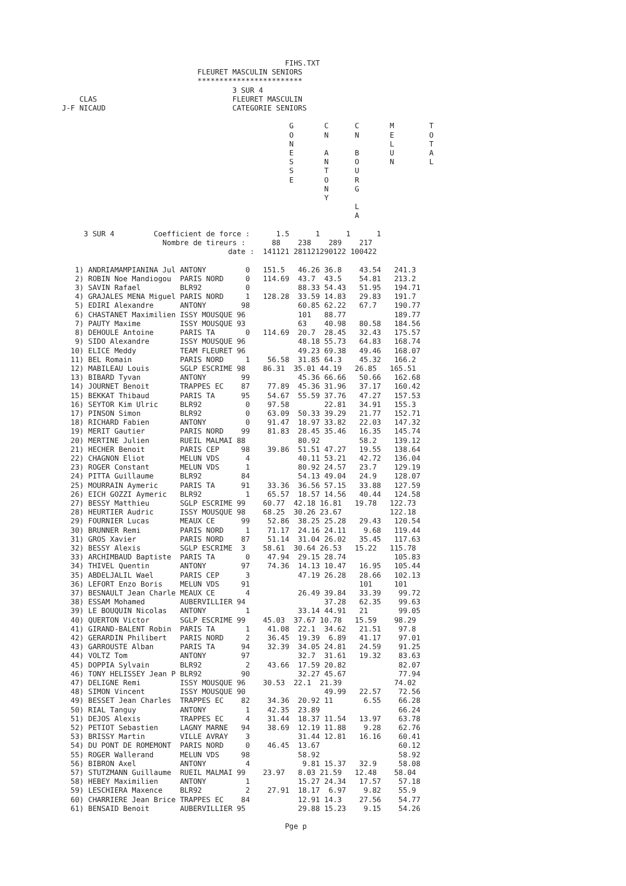FIHS.TXT
                                 FLEURET MASCULIN SENIORS
                                 ************************
                                         3 SUR 4
      CLAS                               FLEURET MASCULIN
  J-F NICAUD                             CATEGORIE SENIORS

                                                      G       C      C       M        T
                                                      O       N      N       E        O
                                                      N                      L        T
                                                      E       A      B       U        A
                                                      S       N      O       N        L
                                                      S       T      U
                                                      E       O      R
                                                              N      G
                                                              Y
                                                                     L
                                                                     A

       3 SUR 4         Coefficient de force :      1.5      1      1      1
                         Nombre de tireurs :      88    238    289    217
                                        date :  141121 281121290122 100422

     1) ANDRIAMAMPIANINA Jul ANTONY         0   151.5   46.26 36.8    43.54   241.3
     2) ROBIN Noe Mandiogou  PARIS NORD     0   114.69  43.7  43.5    54.81   213.2
     3) SAVIN Rafael         BLR92          0           88.33 54.43   51.95   194.71
     4) GRAJALES MENA Miguel PARIS NORD     1   128.28  33.59 14.83   29.83   191.7
     5) EDIRI Alexandre      ANTONY        98           60.85 62.22   67.7    190.77
     6) CHASTANET Maximilien ISSY MOUSQUE 96            101   88.77           189.77
     7) PAUTY Maxime         ISSY MOUSQUE 93            63    40.98   80.58   184.56
     8) DEHOULE Antoine      PARIS TA       0   114.69  20.7  28.45   32.43   175.57
     9) SIDO Alexandre       ISSY MOUSQUE 96            48.18 55.73   64.83   168.74
    10) ELICE Meddy          TEAM FLEURET 96            49.23 69.38   49.46   168.07
    11) BEL Romain           PARIS NORD     1    56.58  31.85 64.3    45.32   166.2
    12) MABILEAU Louis       SGLP ESCRIME 98    86.31  35.01 44.19   26.85   165.51
    13) BIBARD Tyvan         ANTONY        99           45.36 66.66   50.66   162.68
    14) JOURNET Benoit       TRAPPES EC    87    77.89  45.36 31.96   37.17   160.42
    15) BEKKAT Thibaud       PARIS TA      95    54.67  55.59 37.76   47.27   157.53
    16) SEYTOR Kim Ulric     BLR92          0    97.58        22.81   34.91   155.3
    17) PINSON Simon         BLR92          0    63.09  50.33 39.29   21.77   152.71
    18) RICHARD Fabien       ANTONY         0    91.47  18.97 33.82   22.03   147.32
    19) MERIT Gautier        PARIS NORD    99    81.83  28.45 35.46   16.35   145.74
    20) MERTINE Julien       RUEIL MALMAI 88            80.92         58.2    139.12
    21) HECHER Benoit        PARIS CEP     98    39.86  51.51 47.27   19.55   138.64
    22) CHAGNON Eliot        MELUN VDS      4           40.11 53.21   42.72   136.04
    23) ROGER Constant       MELUN VDS      1           80.92 24.57   23.7    129.19
    24) PITTA Guillaume      BLR92         84           54.13 49.04   24.9    128.07
    25) MOURRAIN Aymeric     PARIS TA      91    33.36  36.56 57.15   33.88   127.59
    26) EICH GOZZI Aymeric   BLR92          1    65.57  18.57 14.56   40.44   124.58
    27) BESSY Matthieu       SGLP ESCRIME 99    60.77  42.18 16.81   19.78   122.73
    28) HEURTIER Audric      ISSY MOUSQUE 98    68.25  30.26 23.67           122.18
    29) FOURNIER Lucas       MEAUX CE      99    52.86  38.25 25.28   29.43   120.54
    30) BRUNNER Remi         PARIS NORD     1    71.17  24.16 24.11    9.68   119.44
    31) GROS Xavier          PARIS NORD    87    51.14  31.04 26.02   35.45   117.63
    32) BESSY Alexis         SGLP ESCRIME  3    58.61  30.64 26.53   15.22   115.78
    33) ARCHIMBAUD Baptiste  PARIS TA       0    47.94  29.15 28.74           105.83
    34) THIVEL Quentin       ANTONY        97    74.36  14.13 10.47   16.95   105.44
    35) ABDELJALIL Wael      PARIS CEP      3           47.19 26.28   28.66   102.13
    36) LEFORT Enzo Boris    MELUN VDS     91                         101     101
    37) BESNAULT Jean Charle MEAUX CE       4           26.49 39.84   33.39    99.72
    38) ESSAM Mohamed        AUBERVILLIER 94                  37.28   62.35    99.63
    39) LE BOUQUIN Nicolas   ANTONY         1           33.14 44.91   21       99.05
    40) QUERTON Victor       SGLP ESCRIME 99    45.03  37.67 10.78   15.59    98.29
    41) GIRAND-BALENT Robin  PARIS TA       1    41.08  22.1  34.62   21.51    97.8
    42) GERARDIN Philibert   PARIS NORD     2    36.45  19.39  6.89   41.17    97.01
    43) GARROUSTE Alban      PARIS TA      94    32.39  34.05 24.81   24.59    91.25
    44) VOLTZ Tom            ANTONY        97           32.7  31.61   19.32    83.63
    45) DOPPIA Sylvain       BLR92          2    43.66  17.59 20.82            82.07
    46) TONY HELISSEY Jean P BLR92         90           32.27 45.67            77.94
    47) DELIGNE Remi         ISSY MOUSQUE 96    30.53  22.1  21.39            74.02
    48) SIMON Vincent        ISSY MOUSQUE 90                  49.99   22.57    72.56
    49) BESSET Jean Charles  TRAPPES EC    82    34.36  20.92 11       6.55    66.28
    50) RIAL Tanguy          ANTONY         1    42.35  23.89                  66.24
    51) DEJOS Alexis         TRAPPES EC     4    31.44  18.37 11.54   13.97    63.78
    52) PETIOT Sebastien     LAGNY MARNE   94    38.69  12.19 11.88    9.28    62.76
    53) BRISSY Martin        VILLE AVRAY    3           31.44 12.81   16.16    60.41
    54) DU PONT DE ROMEMONT  PARIS NORD     0    46.45  13.67                  60.12
    55) ROGER Wallerand      MELUN VDS     98           58.92                  58.92
    56) BIBRON Axel          ANTONY         4            9.81 15.37   32.9     58.08
    57) STUTZMANN Guillaume  RUEIL MALMAI 99    23.97   8.03 21.59   12.48    58.04
    58) HEBEY Maximilien     ANTONY         1           15.27 24.34   17.57    57.18
    59) LESCHIERA Maxence    BLR92          2    27.91  18.17  6.97    9.82    55.9
    60) CHARRIERE Jean Brice TRAPPES EC    84           12.91 14.3    27.56    54.77
    61) BENSAID Benoit       AUBERVILLIER 95            29.88 15.23    9.15    54.26

                                                     Pge p